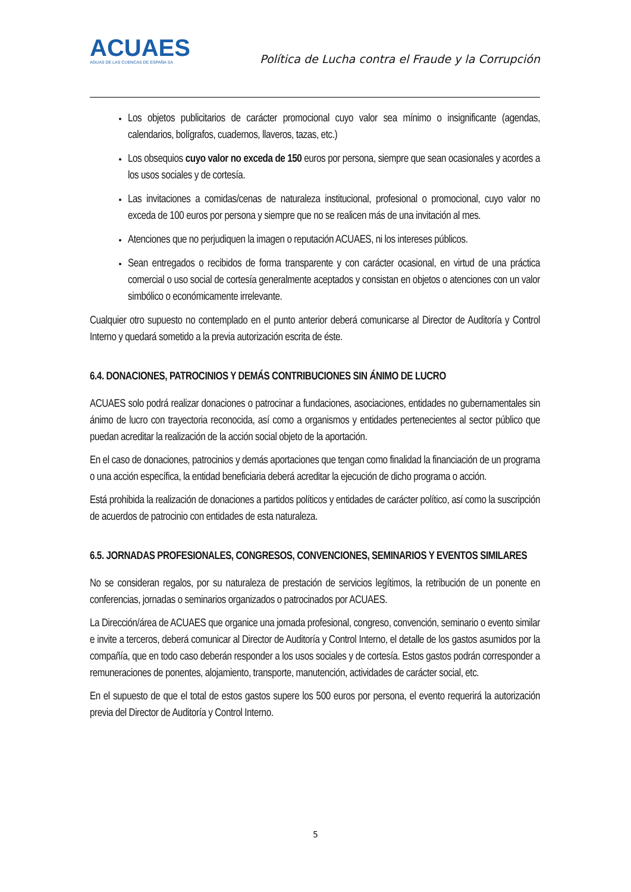ACUAES
AGUAS DE LAS CUENCAS DE ESPAÑA SA
Política de Lucha contra el Fraude y la Corrupción
Los objetos publicitarios de carácter promocional cuyo valor sea mínimo o insignificante (agendas, calendarios, bolígrafos, cuadernos, llaveros, tazas, etc.)
Los obsequios cuyo valor no exceda de 150 euros por persona, siempre que sean ocasionales y acordes a los usos sociales y de cortesía.
Las invitaciones a comidas/cenas de naturaleza institucional, profesional o promocional, cuyo valor no exceda de 100 euros por persona y siempre que no se realicen más de una invitación al mes.
Atenciones que no perjudiquen la imagen o reputación ACUAES, ni los intereses públicos.
Sean entregados o recibidos de forma transparente y con carácter ocasional, en virtud de una práctica comercial o uso social de cortesía generalmente aceptados y consistan en objetos o atenciones con un valor simbólico o económicamente irrelevante.
Cualquier otro supuesto no contemplado en el punto anterior deberá comunicarse al Director de Auditoría y Control Interno y quedará sometido a la previa autorización escrita de éste.
6.4. DONACIONES, PATROCINIOS Y DEMÁS CONTRIBUCIONES SIN ÁNIMO DE LUCRO
ACUAES solo podrá realizar donaciones o patrocinar a fundaciones, asociaciones, entidades no gubernamentales sin ánimo de lucro con trayectoria reconocida, así como a organismos y entidades pertenecientes al sector público que puedan acreditar la realización de la acción social objeto de la aportación.
En el caso de donaciones, patrocinios y demás aportaciones que tengan como finalidad la financiación de un programa o una acción específica, la entidad beneficiaria deberá acreditar la ejecución de dicho programa o acción.
Está prohibida la realización de donaciones a partidos políticos y entidades de carácter político, así como la suscripción de acuerdos de patrocinio con entidades de esta naturaleza.
6.5. JORNADAS PROFESIONALES, CONGRESOS, CONVENCIONES, SEMINARIOS Y EVENTOS SIMILARES
No se consideran regalos, por su naturaleza de prestación de servicios legítimos, la retribución de un ponente en conferencias, jornadas o seminarios organizados o patrocinados por ACUAES.
La Dirección/área de ACUAES que organice una jornada profesional, congreso, convención, seminario o evento similar e invite a terceros, deberá comunicar al Director de Auditoría y Control Interno, el detalle de los gastos asumidos por la compañía, que en todo caso deberán responder a los usos sociales y de cortesía. Estos gastos podrán corresponder a remuneraciones de ponentes, alojamiento, transporte, manutención, actividades de carácter social, etc.
En el supuesto de que el total de estos gastos supere los 500 euros por persona, el evento requerirá la autorización previa del Director de Auditoría y Control Interno.
5